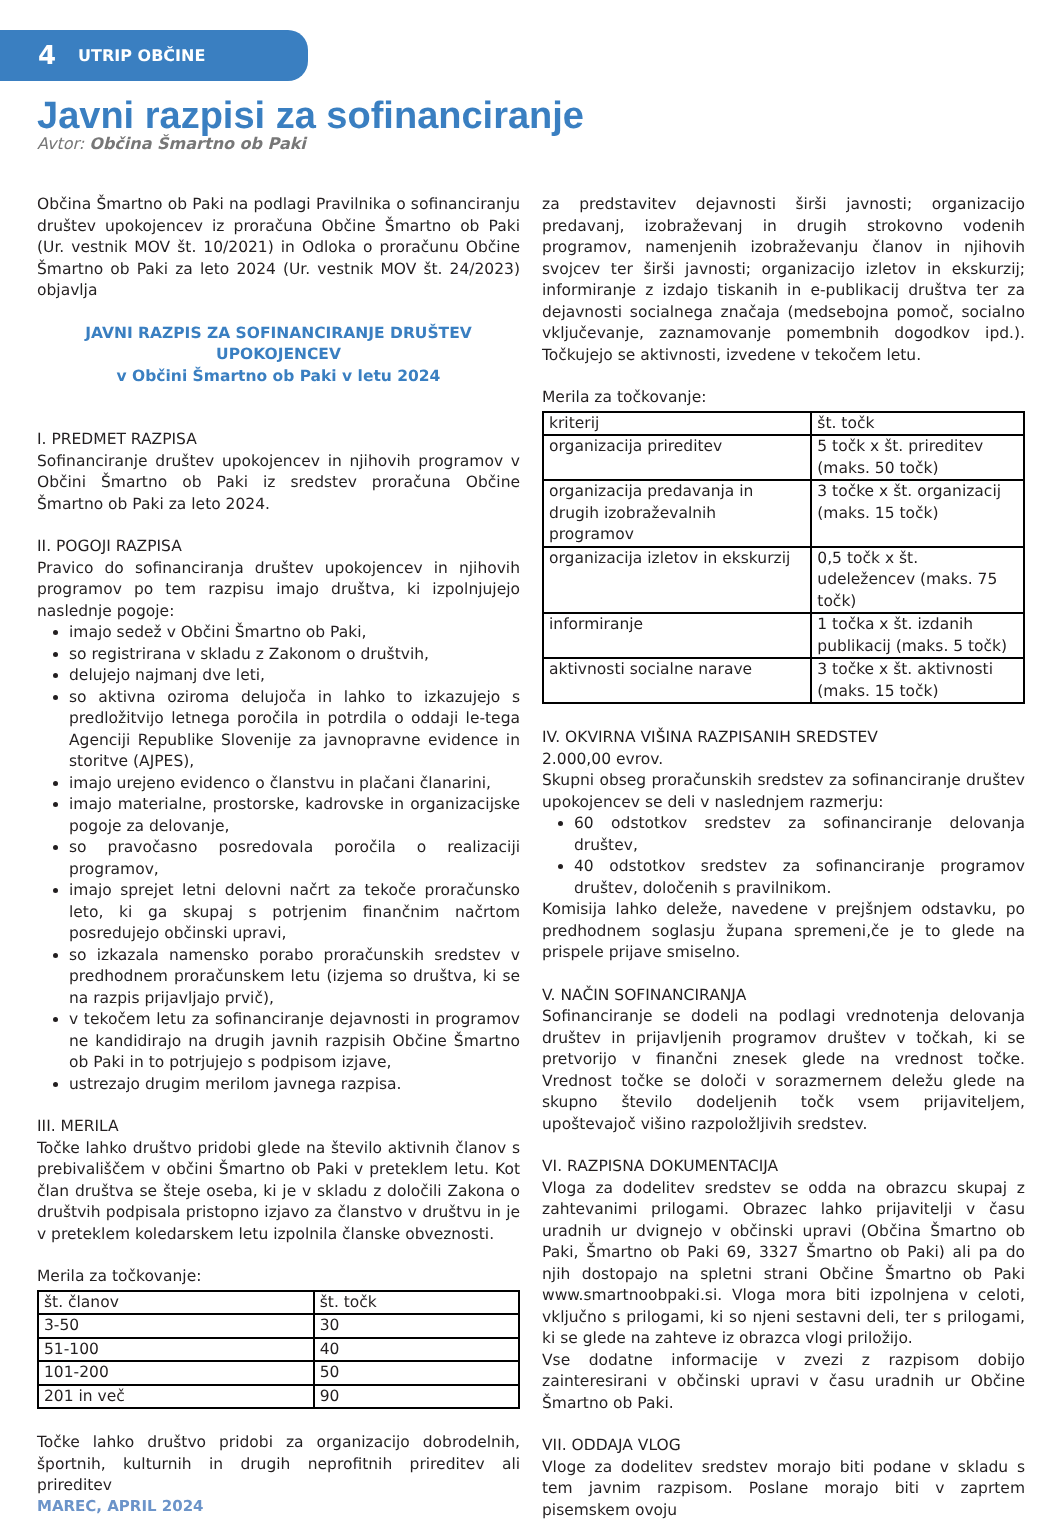4 UTRIP OBČINE
Javni razpisi za sofinanciranje
Avtor: Občina Šmartno ob Paki
Občina Šmartno ob Paki na podlagi Pravilnika o sofinanciranju društev upokojencev iz proračuna Občine Šmartno ob Paki (Ur. vestnik MOV št. 10/2021) in Odloka o proračunu Občine Šmartno ob Paki za leto 2024 (Ur. vestnik MOV št. 24/2023) objavlja
JAVNI RAZPIS ZA SOFINANCIRANJE DRUŠTEV UPOKOJENCEV
v Občini Šmartno ob Paki v letu 2024
I. PREDMET RAZPISA
Sofinanciranje društev upokojencev in njihovih programov v Občini Šmartno ob Paki iz sredstev proračuna Občine Šmartno ob Paki za leto 2024.
II. POGOJI RAZPISA
Pravico do sofinanciranja društev upokojencev in njihovih programov po tem razpisu imajo društva, ki izpolnjujejo naslednje pogoje:
imajo sedež v Občini Šmartno ob Paki,
so registrirana v skladu z Zakonom o društvih,
delujejo najmanj dve leti,
so aktivna oziroma delujoča in lahko to izkazujejo s predložitvijo letnega poročila in potrdila o oddaji le-tega Agenciji Republike Slovenije za javnopravne evidence in storitve (AJPES),
imajo urejeno evidenco o članstvu in plačani članarini,
imajo materialne, prostorske, kadrovske in organizacijske pogoje za delovanje,
so pravočasno posredovala poročila o realizaciji programov,
imajo sprejet letni delovni načrt za tekoče proračunsko leto, ki ga skupaj s potrjenim finančnim načrtom posredujejo občinski upravi,
so izkazala namensko porabo proračunskih sredstev v predhodnem proračunskem letu (izjema so društva, ki se na razpis prijavljajo prvič),
v tekočem letu za sofinanciranje dejavnosti in programov ne kandidirajo na drugih javnih razpisih Občine Šmartno ob Paki in to potrjujejo s podpisom izjave,
ustrezajo drugim merilom javnega razpisa.
III. MERILA
Točke lahko društvo pridobi glede na število aktivnih članov s prebivališčem v občini Šmartno ob Paki v preteklem letu. Kot član društva se šteje oseba, ki je v skladu z določili Zakona o društvih podpisala pristopno izjavo za članstvo v društvu in je v preteklem koledarskem letu izpolnila članske obveznosti.
Merila za točkovanje:
| št. članov | št. točk |
| 3-50 | 30 |
| 51-100 | 40 |
| 101-200 | 50 |
| 201 in več | 90 |
Točke lahko društvo pridobi za organizacijo dobrodelnih, športnih, kulturnih in drugih neprofitnih prireditev ali prireditev
za predstavitev dejavnosti širši javnosti; organizacijo predavanj, izobraževanj in drugih strokovno vodenih programov, namenjenih izobraževanju članov in njihovih svojcev ter širši javnosti; organizacijo izletov in ekskurzij; informiranje z izdajo tiskanih in e-publikacij društva ter za dejavnosti socialnega značaja (medsebojna pomoč, socialno vključevanje, zaznamovanje pomembnih dogodkov ipd.). Točkujejo se aktivnosti, izvedene v tekočem letu.
Merila za točkovanje:
| kriterij | št. točk |
| organizacija prireditev | 5 točk x št. prireditev (maks. 50 točk) |
| organizacija predavanja in drugih izobraževalnih programov | 3 točke x št. organizacij (maks. 15 točk) |
| organizacija izletov in ekskurzij | 0,5 točk x št. udeležencev (maks. 75 točk) |
| informiranje | 1 točka x št. izdanih publikacij (maks. 5 točk) |
| aktivnosti socialne narave | 3 točke x št. aktivnosti (maks. 15 točk) |
IV. OKVIRNA VIŠINA RAZPISANIH SREDSTEV
2.000,00 evrov.
Skupni obseg proračunskih sredstev za sofinanciranje društev upokojencev se deli v naslednjem razmerju:
60 odstotkov sredstev za sofinanciranje delovanja društev,
40 odstotkov sredstev za sofinanciranje programov društev, določenih s pravilnikom.
Komisija lahko deleže, navedene v prejšnjem odstavku, po predhodnem soglasju župana spremeni,če je to glede na prispele prijave smiselno.
V. NAČIN SOFINANCIRANJA
Sofinanciranje se dodeli na podlagi vrednotenja delovanja društev in prijavljenih programov društev v točkah, ki se pretvorijo v finančni znesek glede na vrednost točke. Vrednost točke se določi v sorazmernem deležu glede na skupno število dodeljenih točk vsem prijaviteljem, upoštevajoč višino razpoložljivih sredstev.
VI. RAZPISNA DOKUMENTACIJA
Vloga za dodelitev sredstev se odda na obrazcu skupaj z zahtevanimi prilogami. Obrazec lahko prijavitelji v času uradnih ur dvignejo v občinski upravi (Občina Šmartno ob Paki, Šmartno ob Paki 69, 3327 Šmartno ob Paki) ali pa do njih dostopajo na spletni strani Občine Šmartno ob Paki www.smartnoobpaki.si. Vloga mora biti izpolnjena v celoti, vključno s prilogami, ki so njeni sestavni deli, ter s prilogami, ki se glede na zahteve iz obrazca vlogi priložijo.
Vse dodatne informacije v zvezi z razpisom dobijo zainteresirani v občinski upravi v času uradnih ur Občine Šmartno ob Paki.
VII. ODDAJA VLOG
Vloge za dodelitev sredstev morajo biti podane v skladu s tem javnim razpisom. Poslane morajo biti v zaprtem pisemskem ovoju
MAREC, APRIL 2024